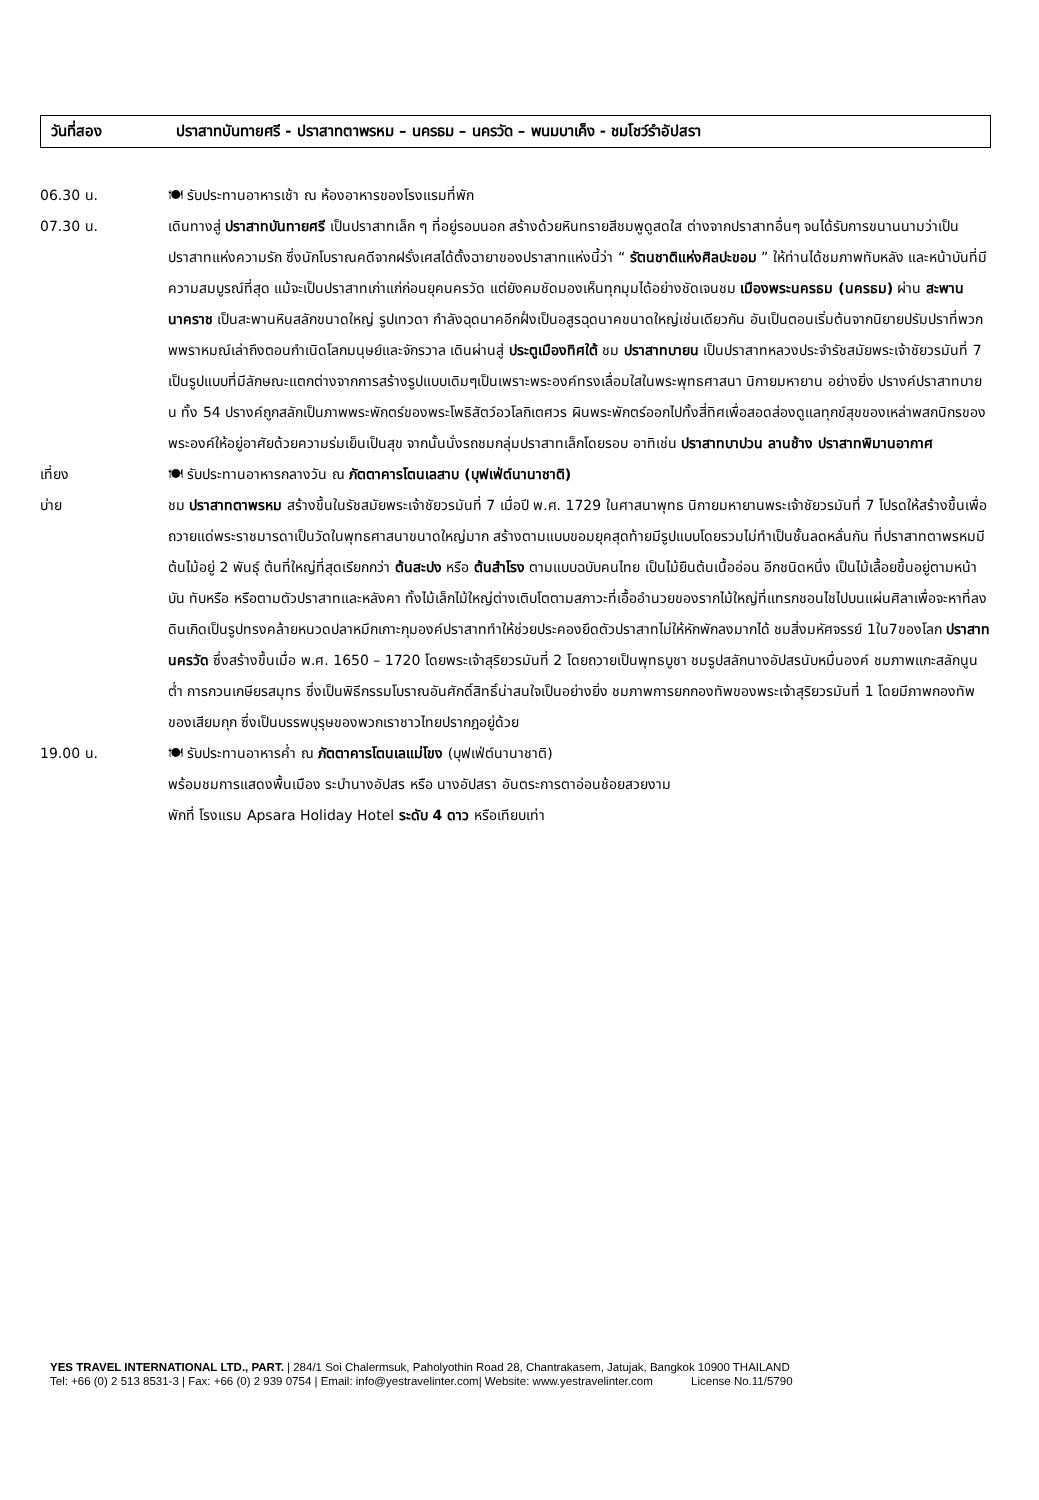วันที่สอง ปราสาทบันทายศรี - ปราสาทตาพรหม – นครธม – นครวัด – พนมบาเค็ง - ชมโชว์รำอัปสรา
06.30 น. 🍽 รับประทานอาหารเช้า ณ ห้องอาหารของโรงแรมที่พัก
07.30 น. เดินทางสู่ ปราสาทบันทายศรี เป็นปราสาทเล็ก ๆ ที่อยู่รอบนอก สร้างด้วยหินทรายสีชมพูดูสดใส ต่างจากปราสาทอื่นๆ จนได้รับการขนานนามว่าเป็นปราสาทแห่งความรัก ซึ่งนักโบราณคดีจากฝรั่งเศสได้ตั้งฉายาของปราสาทแห่งนี้ว่า “ รัตนชาติแห่งศิลปะขอม ” ให้ท่านได้ชมภาพทับหลัง และหน้าบันที่มีความสมบูรณ์ที่สุด แม้จะเป็นปราสาทเก่าแก่ก่อนยุคนครวัด แต่ยังคมชัดมองเห็นทุกมุมได้อย่างชัดเจนชม เมืองพระนครธม (นครธม) ผ่าน สะพานนาคราช เป็นสะพานหินสลักขนาดใหญ่ รูปเทวดา กำลังฉุดนาคอีกฝั่งเป็นอสูรฉุดนาคขนาดใหญ่เช่นเดียวกัน อันเป็นตอนเริ่มต้นจากนิยายปรัมปราที่พวกพพราหมณ์เล่าถึงตอนกำเนิดโลกมนุษย์และจักรวาล เดินผ่านสู่ ประตูเมืองทิศใต้ ชม ปราสาทบายน เป็นปราสาทหลวงประจำรัชสมัยพระเจ้าชัยวรมันที่ 7 เป็นรูปแบบที่มีลักษณะแตกต่างจากการสร้างรูปแบบเดิมๆเป็นเพราะพระองค์ทรงเลื่อมใสในพระพุทธศาสนา นิกายมหายาน อย่างยิ่ง ปรางค์ปราสาทบายน ทั้ง 54 ปรางค์ถูกสลักเป็นภาพพระพักตร์ของพระโพธิสัตว์อวโลกิเตศวร ผินพระพักตร์ออกไปทั้งสี่ทิศเพื่อสอดส่องดูแลทุกข์สุขของเหล่าพสกนิกรของพระองค์ให้อยู่อาศัยด้วยความร่มเย็นเป็นสุข จากนั้นนั่งรถชมกลุ่มปราสาทเล็กโดยรอบ อาทิเช่น ปราสาทบาปวน ลานช้าง ปราสาทพิมานอากาศ
เที่ยง 🍽 รับประทานอาหารกลางวัน ณ ภัตตาคารโตนเลสาบ (บุฟเฟ่ต์นานาชาติ)
บ่าย ชม ปราสาทตาพรหม สร้างขึ้นในรัชสมัยพระเจ้าชัยวรมันที่ 7 เมื่อปี พ.ศ. 1729 ในศาสนาพุทธ นิกายมหายานพระเจ้าชัยวรมันที่ 7 โปรดให้สร้างขึ้นเพื่อถวายแด่พระราชมารดาเป็นวัดในพุทธศาสนาขนาดใหญ่มาก สร้างตามแบบขอมยุคสุดท้ายมีรูปแบบโดยรวมไม่ทำเป็นชั้นลดหลั่นกัน ที่ปราสาทตาพรหมมีต้นไม้อยู่ 2 พันธุ์ ต้นที่ใหญ่ที่สุดเรียกกว่า ต้นสะปง หรือ ต้นสำโรง ตามแบบฉบับคนไทย เป็นไม้ยืนต้นเนื้ออ่อน อีกชนิดหนึ่ง เป็นไม้เลื้อยขึ้นอยู่ตามหน้าบัน ทับหรือ หรือตามตัวปราสาทและหลังคา ทั้งไม้เล็กไม้ใหญ่ต่างเติบโตตามสภาวะที่เอื้ออำนวยของรากไม้ใหญ่ที่แทรกชอนไชไปบนแผ่นศิลาเพื่อจะหาที่ลงดินเกิดเป็นรูปทรงคล้ายหนวดปลาหมึกเกาะกุมองค์ปราสาททำให้ช่วยประคองยึดตัวปราสาทไม่ให้หักพักลงมากได้ ชมสิ่งมหัศจรรย์ 1ใน7ของโลก ปราสาทนครวัด ซึ่งสร้างขึ้นเมื่อ พ.ศ. 1650 – 1720 โดยพระเจ้าสุริยวรมันที่ 2 โดยถวายเป็นพุทธบูชา ชมรูปสลักนางอัปสรนับหมื่นองค์ ชมภาพแกะสลักนูนต่ำ การกวนเกษียรสมุทร ซึ่งเป็นพิธีกรรมโบราณอันศักดิ์สิทธิ์น่าสนใจเป็นอย่างยิ่ง ชมภาพการยกกองทัพของพระเจ้าสุริยวรมันที่ 1 โดยมีภาพกองทัพของเสียมกุก ซึ่งเป็นบรรพบุรุษของพวกเราชาวไทยปรากฎอยู่ด้วย
19.00 น. 🍽 รับประทานอาหารค่ำ ณ ภัตตาคารโตนเลแม่โขง (บุฟเฟ่ต์นานาชาติ)
พร้อมชมการแสดงพื้นเมือง ระบำนางอัปสร หรือ นางอัปสรา อันตระการตาอ่อนช้อยสวยงาม
พักที่ โรงแรม Apsara Holiday Hotel ระดับ 4 ดาว หรือเทียบเท่า
YES TRAVEL INTERNATIONAL LTD., PART. | 284/1 Soi Chalermsuk, Paholyothin Road 28, Chantrakasem, Jatujak, Bangkok 10900 THAILAND
Tel: +66 (0) 2 513 8531-3 | Fax: +66 (0) 2 939 0754 | Email: info@yestravelinter.com| Website: www.yestravelinter.com License No.11/5790